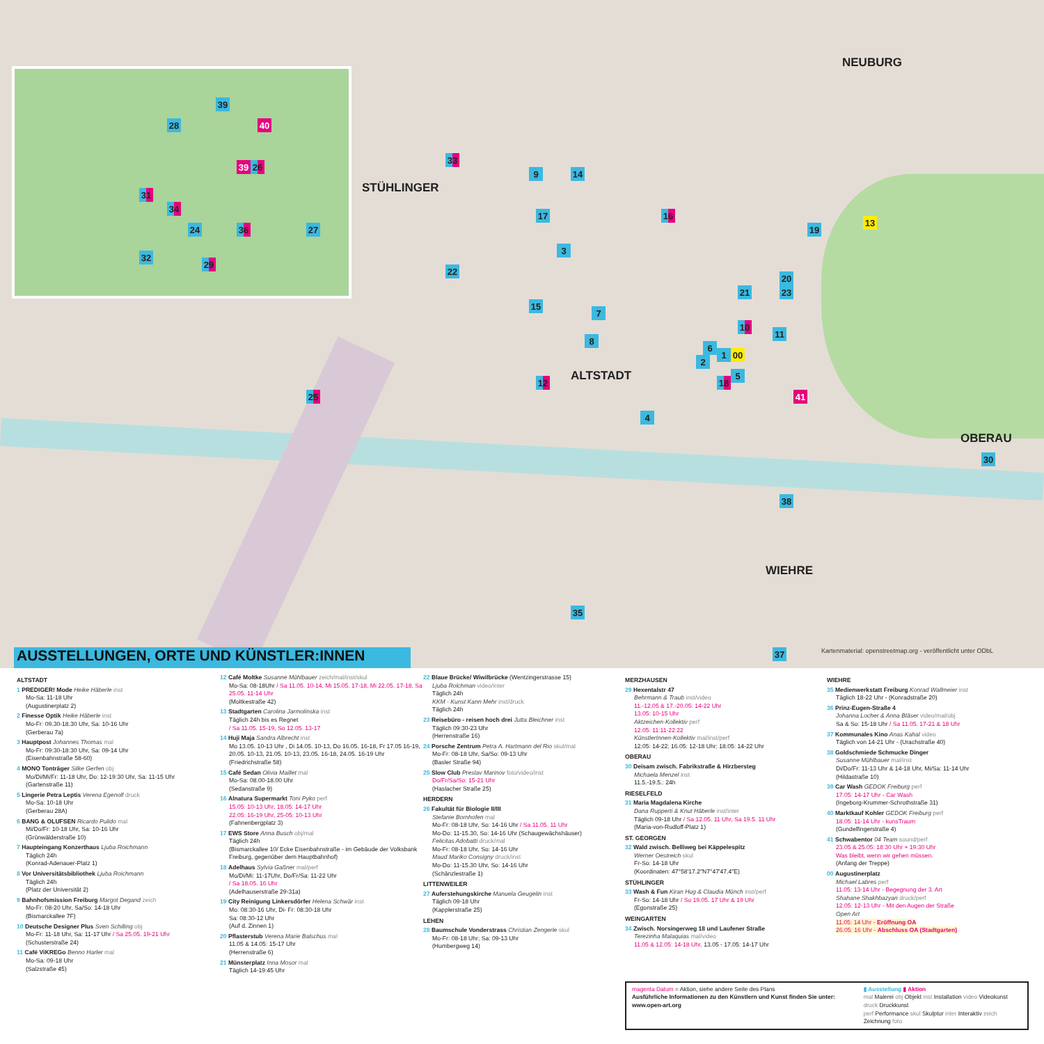NEUBURG
39
40
28
33
39
26
9
14
STÜHLINGER
31
34
16
17
13
24
27
36
19
3
32
29
22
20
21
23
15
7
10
11
8
6
1
00
2
ALTSTADT
5
12
18
25
41
4
OBERAU
30
38
WIEHRE
35
Kartenmaterial: openstreetmap.org - veröffentlicht unter ODbL
37
AUSSTELLUNGEN, ORTE UND KÜNSTLER:INNEN
ALTSTADT
1 PREDIGER! Mode Heike Häberle inst
Mo-Sa: 11-18 Uhr
(Augustinerplatz 2)
2 Finesse Optik Heike Häberle inst
Mo-Fr: 09.30-18.30 Uhr, Sa: 10-16 Uhr
(Gerberau 7a)
3 Hauptpost Johannes Thomas mal
Mo-Fr: 09:30-18:30 Uhr, Sa: 09-14 Uhr
(Eisenbahnstraße 58-60)
4 MONO Tonträger Silke Gerfen obj
Mo/Di/Mi/Fr: 11-18 Uhr, Do: 12-19:30 Uhr, Sa: 11-15 Uhr
(Gartenstraße 11)
5 Lingerie Petra Leptis Verena Egenolf druck
Mo-Sa: 10-18 Uhr
(Gerberau 28A)
6 BANG & OLUFSEN Ricardo Pulido mal
Mi/Do/Fr: 10-18 Uhr, Sa: 10-16 Uhr
(Grünwälderstraße 10)
7 Haupteingang Konzerthaus Ljuba Roichmann
Täglich 24h
(Konrad-Adenauer-Platz 1)
8 Vor Universitätsbibliothek Ljuba Roichmann
Täglich 24h
(Platz der Universität 2)
9 Bahnhofsmission Freiburg Margot Degand zeich
Mo-Fr: 08-20 Uhr, Sa/So: 14-18 Uhr
(Bismarckallee 7F)
10 Deutsche Designer Plus Sven Schilling obj
Mo-Fr: 11-18 Uhr, Sa: 11-17 Uhr / Sa 25.05. 19-21 Uhr
(Schusterstraße 24)
11 Café ViKREGo Benno Harler mal
Mo-Sa: 09-18 Uhr
(Salzstraße 45)
12 Café Moltke Susanne Mühlbauer zeich/mal/inst/skul
Mo-Sa: 08-18Uhr / Sa 11.05. 10-14, Mi 15.05. 17-18, Mi 22.05. 17-18, Sa 25.05. 11-14 Uhr
(Moltkestraße 42)
13 Stadtgarten Carolina Jarmolinska inst
Täglich 24h bis es Regnet
/ Sa 11.05. 15-19, So 12.05. 13-17
14 Huji Maja Sandra Albrecht inst
Mo 13.05. 10-13 Uhr , Di 14.05. 10-13, Do 16.05. 16-18, Fr 17.05 16-19, 20.05. 10-13, 21.05. 10-13, 23.05. 16-18, 24.05. 16-19 Uhr
(Friedrichstraße 58)
15 Café Sedan Olivia Maillet mal
Mo-Sa: 08.00-18.00 Uhr
(Sedanstraße 9)
16 Alnatura Supermarkt Toni Pyko perf
15.05: 10-13 Uhr, 18.05: 14-17 Uhr
22.05: 16-19 Uhr, 25-05: 10-13 Uhr
(Fahnenbergplatz 3)
17 EWS Store Anna Busch obj/mal
Täglich 24h
(Bismarckallee 10/ Ecke Eisenbahnstraße - im Gebäude der Volksbank Freiburg, gegenüber dem Hauptbahnhof)
18 Adelhaus Sylvia Gaßner mal/perf
Mo/Di/Mi: 11-17Uhr, Do/Fr/Sa: 11-22 Uhr
/ Sa 18.05. 16 Uhr
(Adelhauserstraße 29-31a)
19 City Reinigung Linkersdörfer Helena Schwär inst
Mo: 08:30-16 Uhr, Di- Fr: 08:30-18 Uhr
Sa: 08:30-12 Uhr
(Auf d. Zinnen 1)
20 Pflasterstub Verena Marie Balschus mal
11.05 & 14.05: 15-17 Uhr
(Herrenstraße 6)
21 Münsterplatz Inna Mosor mal
Täglich 14-19:45 Uhr
22 Blaue Brücke/ Wiwilbrücke (Wentzingerstrasse 15)
Ljuba Rolchman video/inter
Täglich 24h
KKM - Kunst Kann Mehr inst/druck
Täglich 24h
23 Reisebüro - reisen hoch drei Jutta Bleichner inst
Täglich 09:30-23 Uhr
(Herrenstraße 16)
24 Porsche Zentrum Petra A. Hartmann del Rio skul/mal
Mo-Fr: 08-18 Uhr, Sa/So: 09-13 Uhr
(Basler Straße 94)
25 Slow Club Preslav Marinov foto/video/inst
Do/Fr/Sa/So: 15-21 Uhr
(Haslacher Straße 25)
HERDERN
26 Fakultät für Biologie II/III
Stefanie Bornhofen mal
Mo-Fr: 08-18 Uhr, So: 14-16 Uhr / Sa 11.05. 11 Uhr
Mo-Do: 11-15.30, So: 14-16 Uhr (Schaugewächshäuser)
Felicitas Adobatti druck/mal
Mo-Fr: 08-18 Uhr, So: 14-16 Uhr
Maud Mariko Consigny druck/inst
Mo-Do: 11-15.30 Uhr, So: 14-16 Uhr
(Schänzlestraße 1)
LITTENWEILER
27 Auferstehungskirche Manuela Geugelin inst
Täglich 09-18 Uhr
(Kapplerstraße 25)
LEHEN
28 Baumschule Vonderstrass Christian Zengerle skul
Mo-Fr: 08-18 Uhr; Sa: 09-13 Uhr
(Humbergweg 14)
MERZHAUSEN
29 Hexentalstr 47
Behrmann & Traub inst/video
11.-12.05 & 17.-20.05: 14-22 Uhr
13.05: 10-15 Uhr
Aktzeichen-Kollektiv perf
12.05: 11:11-22:22
KünstlerInnen-Kollektiv mal/inst/perf
12.05: 14-22; 16.05: 12-18 Uhr; 18.05: 14-22 Uhr
OBERAU
30 Deisam zwisch. Fabrikstraße & Hirzbersteg
Michaela Menzel inst
11.5.-19.5.: 24h
RIESELFELD
31 Maria Magdalena Kirche
Dana Rupperti & Knut Häberle inst/inter
Täglich 09-18 Uhr / Sa 12.05. 11 Uhr, Sa 19.5. 11 Uhr
(Maria-von-Rudloff-Platz 1)
ST. GEORGEN
32 Wald zwisch. Belliweg bei Käppelespitz
Werner Oestreich skul
Fr-So: 14-18 Uhr
(Koordinaten: 47°58'17.2"N7°47'47.4"E)
STÜHLINGER
33 Wash & Fun Kiran Hug & Claudia Münch inst/perf
Fr-So: 14-18 Uhr / So 19.05. 17 Uhr & 19 Uhr
(Egonstraße 25)
WEINGARTEN
34 Zwisch. Norsingerweg 18 und Laufener Straße
Terezinha Malaquias mal/video
11.05 & 12.05: 14-18 Uhr, 13.05 - 17.05: 14-17 Uhr
WIEHRE
35 Medienwerkstatt Freiburg Konrad Wallmeier inst
Täglich 18-22 Uhr - (Konradstraße 20)
36 Prinz-Eugen-Straße 4
Johanna Locher & Anna Bläser video/mal/obj
Sa & So: 15-18 Uhr / Sa 11.05. 17-21 & 18 Uhr
37 Kommunales Kino Anas Kahal video
Täglich von 14-21 Uhr - (Urachstraße 40)
38 Goldschmiede Schmucke Dinger
Susanne Mühlbauer mal/inst
Di/Do/Fr: 11-13 Uhr & 14-18 Uhr, Mi/Sa: 11-14 Uhr
(Hildastraße 10)
39 Car Wash GEDOK Freiburg perf
17.05: 14-17 Uhr - Car Wash
(Ingeborg-Krummer-Schrothstraße 31)
40 Marktkauf Kohler GEDOK Freiburg perf
18.05: 11-14 Uhr - kunsTraum
(Gundelfingerstraße 4)
41 Schwabentor 04 Team sound/perf
23.05 & 25.05: 18:30 Uhr + 19:30 Uhr
Was bleibt, wenn wir gehen müssen.
(Anfang der Treppe)
00 Augustinerplatz
Michael Labres perf
11.05: 13-14 Uhr - Begegnung der 3. Art
Shahane Shakhbazyan druck/perf
12.05: 12-13 Uhr - Mit den Augen der Straße
Open Art
11.05: 14 Uhr - Eröffnung OA
26.05: 16 Uhr - Abschluss OA (Stadtgarten)
magenta Datum = Aktion, siehe andere Seite des Plans
Ausführliche Informationen zu den Künstlern und Kunst finden Sie unter: www.open-art.org
▮ Ausstellung ▮ Aktion
mal Malerei obj Objekt inst Installation video Videokunst druck Druckkunst
perf Performance skul Skulptur inter Interaktiv zeich Zeichnung foto